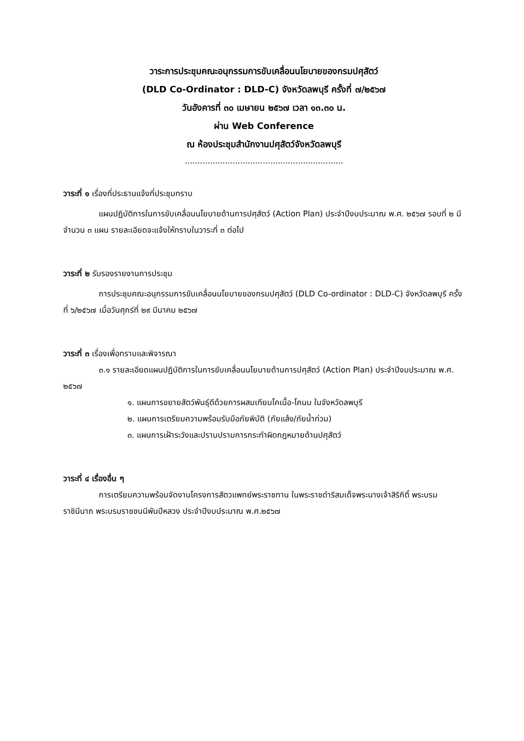วาระการประชุมคณะอนุกรรมการขับเคลื่อนนโยบายของกรมปศุสัตว์
(DLD Co-Ordinator : DLD-C) จังหวัดลพบุรี ครั้งที่ ๗/๒๕๖๗
วันอังคารที่ ๓๐ เมษายน ๒๕๖๗ เวลา ๑๓.๓๐ น.
ผ่าน Web Conference
ณ ห้องประชุมสำนักงานปศุสัตว์จังหวัดลพบุรี
...............................................................
วาระที่ ๑ เรื่องที่ประธานแจ้งที่ประชุมทราบ
แผนปฏิบัติการในการขับเคลื่อนนโยบายด้านการปศุสัตว์ (Action Plan) ประจำปีงบประมาณ พ.ศ. ๒๕๖๗ รอบที่ ๒ มีจำนวน ๓ แผน รายละเอียดจะแจ้งให้ทราบในวาระที่ ๓ ต่อไป
วาระที่ ๒ รับรองรายงานการประชุม
การประชุมคณะอนุกรรมการขับเคลื่อนนโยบายของกรมปศุสัตว์ (DLD Co-ordinator : DLD-C) จังหวัดลพบุรี ครั้งที่ ๖/๒๕๖๗ เมื่อวันศุกร์ที่ ๒๙ มีนาคม ๒๕๖๗
วาระที่ ๓ เรื่องเพื่อทราบและพิจารณา
๓.๑ รายละเอียดแผนปฏิบัติการในการขับเคลื่อนนโยบายด้านการปศุสัตว์ (Action Plan) ประจำปีงบประมาณ พ.ศ. ๒๕๖๗
๑. แผนการขยายสัตว์พันธุ์ดีด้วยการผสมเทียมโคเนื้อ-โคนม ในจังหวัดลพบุรี
๒. แผนการเตรียมความพร้อมรับมือภัยพิบัติ (ภัยแล้ง/ภัยน้ำท่วม)
๓. แผนการเฝ้าระวังและปราบปรามการกระทำผิดกฎหมายด้านปศุสัตว์
วาระที่ ๔ เรื่องอื่น ๆ
การเตรียมความพร้อมจัดงานโครงการสัตวแพทย์พระราชทาน ในพระราชดำริสมเด็จพระนางเจ้าสิริกิติ์ พระบรมราชินีนาถ พระบรมราชชนนีพันปีหลวง ประจำปีงบประมาณ พ.ศ.๒๕๖๗